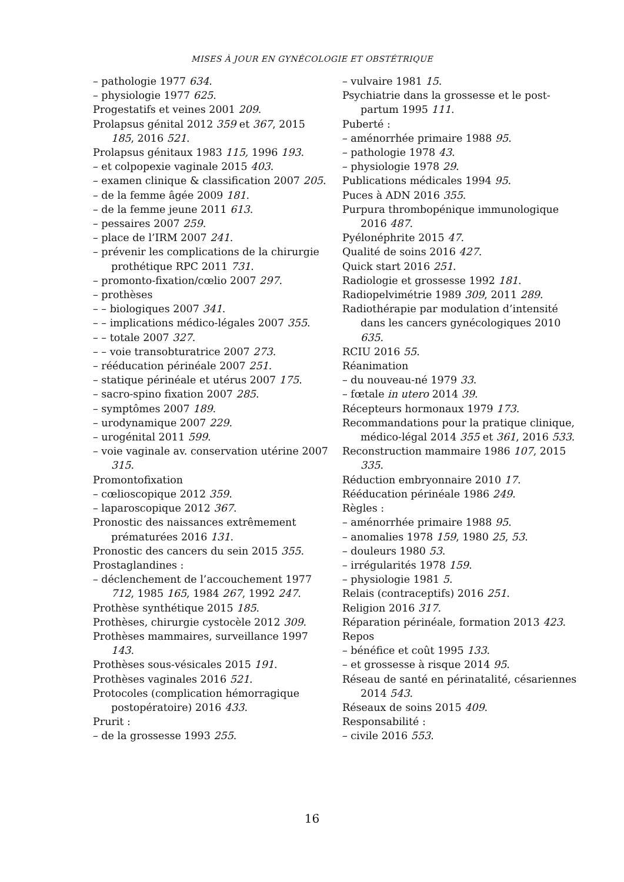MISES À JOUR EN GYNÉCOLOGIE ET OBSTÉTRIQUE
– pathologie 1977 634.
– physiologie 1977 625.
Progestatifs et veines 2001 209.
Prolapsus génital 2012 359 et 367, 2015 185, 2016 521.
Prolapsus génitaux 1983 115, 1996 193.
– et colpopexie vaginale 2015 403.
– examen clinique & classification 2007 205.
– de la femme âgée 2009 181.
– de la femme jeune 2011 613.
– pessaires 2007 259.
– place de l’IRM 2007 241.
– prévenir les complications de la chirurgie prothétique RPC 2011 731.
– promonto-fixation/cœlio 2007 297.
– prothèses
– – biologiques 2007 341.
– – implications médico-légales 2007 355.
– – totale 2007 327.
– – voie transobturatrice 2007 273.
– rééducation périnéale 2007 251.
– statique périnéale et utérus 2007 175.
– sacro-spino fixation 2007 285.
– symptômes 2007 189.
– urodynamique 2007 229.
– urogénital 2011 599.
– voie vaginale av. conservation utérine 2007 315.
Promontofixation
– cœlioscopique 2012 359.
– laparoscopique 2012 367.
Pronostic des naissances extrêmement prématurées 2016 131.
Pronostic des cancers du sein 2015 355.
Prostaglandines :
– déclenchement de l’accouchement 1977 712, 1985 165, 1984 267, 1992 247.
Prothèse synthétique 2015 185.
Prothèses, chirurgie cystocèle 2012 309.
Prothèses mammaires, surveillance 1997 143.
Prothèses sous-vésicales 2015 191.
Prothèses vaginales 2016 521.
Protocoles (complication hémorragique postopératoire) 2016 433.
Prurit :
– de la grossesse 1993 255.
– vulvaire 1981 15.
Psychiatrie dans la grossesse et le post-partum 1995 111.
Puberté :
– aménorrhée primaire 1988 95.
– pathologie 1978 43.
– physiologie 1978 29.
Publications médicales 1994 95.
Puces à ADN 2016 355.
Purpura thrombopénique immunologique 2016 487.
Pyélonéphrite 2015 47.
Qualité de soins 2016 427.
Quick start 2016 251.
Radiologie et grossesse 1992 181.
Radiopelvimétrie 1989 309, 2011 289.
Radiothérapie par modulation d’intensité dans les cancers gynécologiques 2010 635.
RCIU 2016 55.
Réanimation
– du nouveau-né 1979 33.
– fœtale in utero 2014 39.
Récepteurs hormonaux 1979 173.
Recommandations pour la pratique clinique, médico-légal 2014 355 et 361, 2016 533.
Reconstruction mammaire 1986 107, 2015 335.
Réduction embryonnaire 2010 17.
Rééducation périnéale 1986 249.
Règles :
– aménorrhée primaire 1988 95.
– anomalies 1978 159, 1980 25, 53.
– douleurs 1980 53.
– irrégularités 1978 159.
– physiologie 1981 5.
Relais (contraceptifs) 2016 251.
Religion 2016 317.
Réparation périnéale, formation 2013 423.
Repos
– bénéfice et coût 1995 133.
– et grossesse à risque 2014 95.
Réseau de santé en périnatalité, césariennes 2014 543.
Réseaux de soins 2015 409.
Responsabilité :
– civile 2016 553.
16